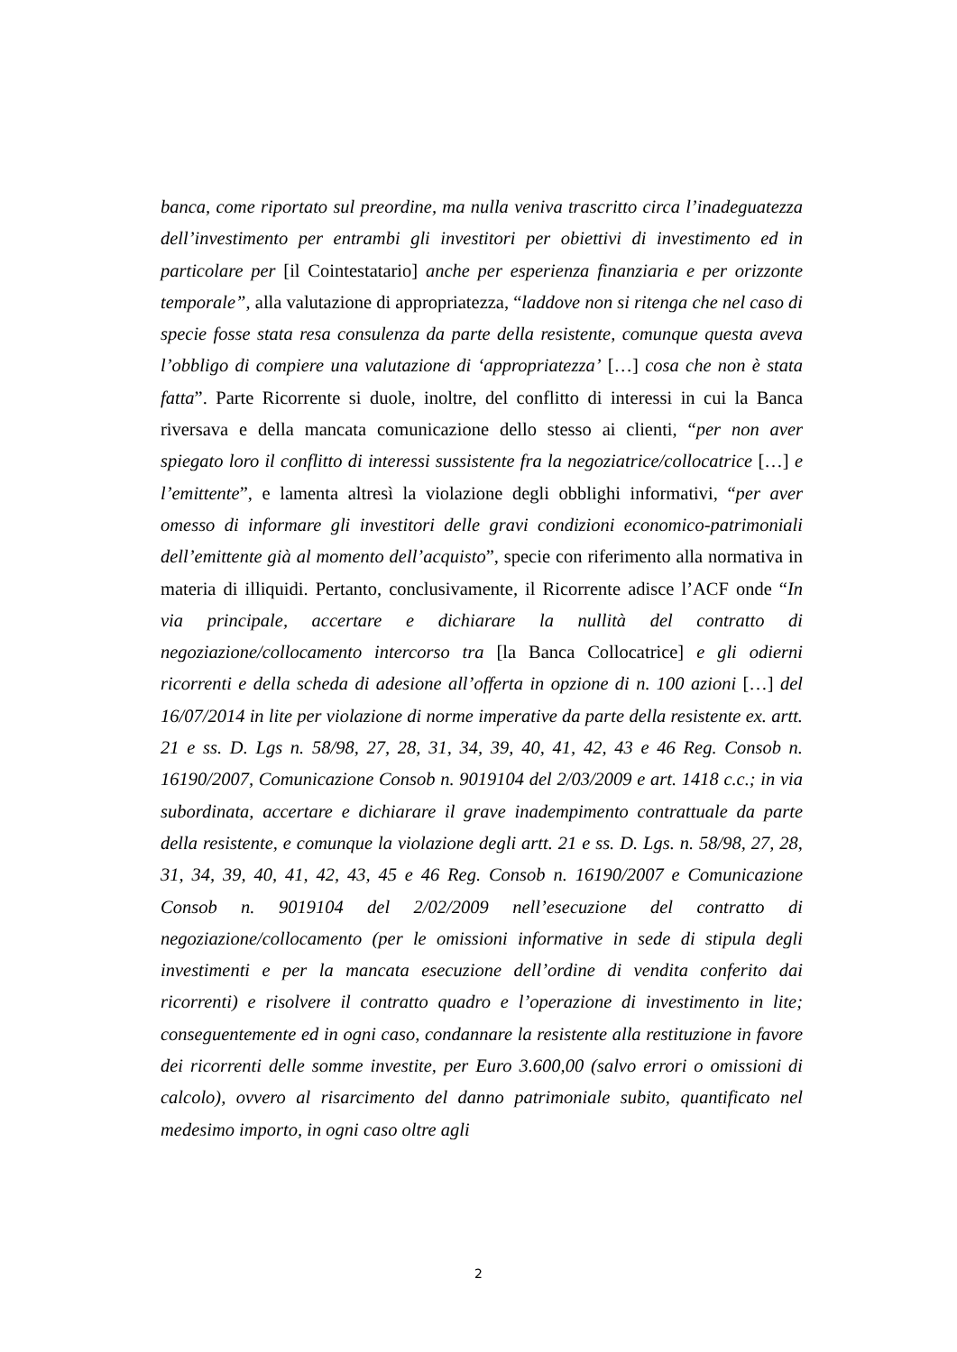banca, come riportato sul preordine, ma nulla veniva trascritto circa l’inadeguatezza dell’investimento per entrambi gli investitori per obiettivi di investimento ed in particolare per [il Cointestatario] anche per esperienza finanziaria e per orizzonte temporale”, alla valutazione di appropriatezza, “laddove non si ritenga che nel caso di specie fosse stata resa consulenza da parte della resistente, comunque questa aveva l’obbligo di compiere una valutazione di ‘appropriatezza’ […] cosa che non è stata fatta”. Parte Ricorrente si duole, inoltre, del conflitto di interessi in cui la Banca riversava e della mancata comunicazione dello stesso ai clienti, “per non aver spiegato loro il conflitto di interessi sussistente fra la negoziatrice/collocatrice […] e l’emittente”, e lamenta altresì la violazione degli obblighi informativi, “per aver omesso di informare gli investitori delle gravi condizioni economico-patrimoniali dell’emittente già al momento dell’acquisto”, specie con riferimento alla normativa in materia di illiquidi. Pertanto, conclusivamente, il Ricorrente adisce l’ACF onde “In via principale, accertare e dichiarare la nullità del contratto di negoziazione/collocamento intercorso tra [la Banca Collocatrice] e gli odierni ricorrenti e della scheda di adesione all’offerta in opzione di n. 100 azioni […] del 16/07/2014 in lite per violazione di norme imperative da parte della resistente ex. artt. 21 e ss. D. Lgs n. 58/98, 27, 28, 31, 34, 39, 40, 41, 42, 43 e 46 Reg. Consob n. 16190/2007, Comunicazione Consob n. 9019104 del 2/03/2009 e art. 1418 c.c.; in via subordinata, accertare e dichiarare il grave inadempimento contrattuale da parte della resistente, e comunque la violazione degli artt. 21 e ss. D. Lgs. n. 58/98, 27, 28, 31, 34, 39, 40, 41, 42, 43, 45 e 46 Reg. Consob n. 16190/2007 e Comunicazione Consob n. 9019104 del 2/02/2009 nell’esecuzione del contratto di negoziazione/collocamento (per le omissioni informative in sede di stipula degli investimenti e per la mancata esecuzione dell’ordine di vendita conferito dai ricorrenti) e risolvere il contratto quadro e l’operazione di investimento in lite; conseguentemente ed in ogni caso, condannare la resistente alla restituzione in favore dei ricorrenti delle somme investite, per Euro 3.600,00 (salvo errori o omissioni di calcolo), ovvero al risarcimento del danno patrimoniale subito, quantificato nel medesimo importo, in ogni caso oltre agli
2